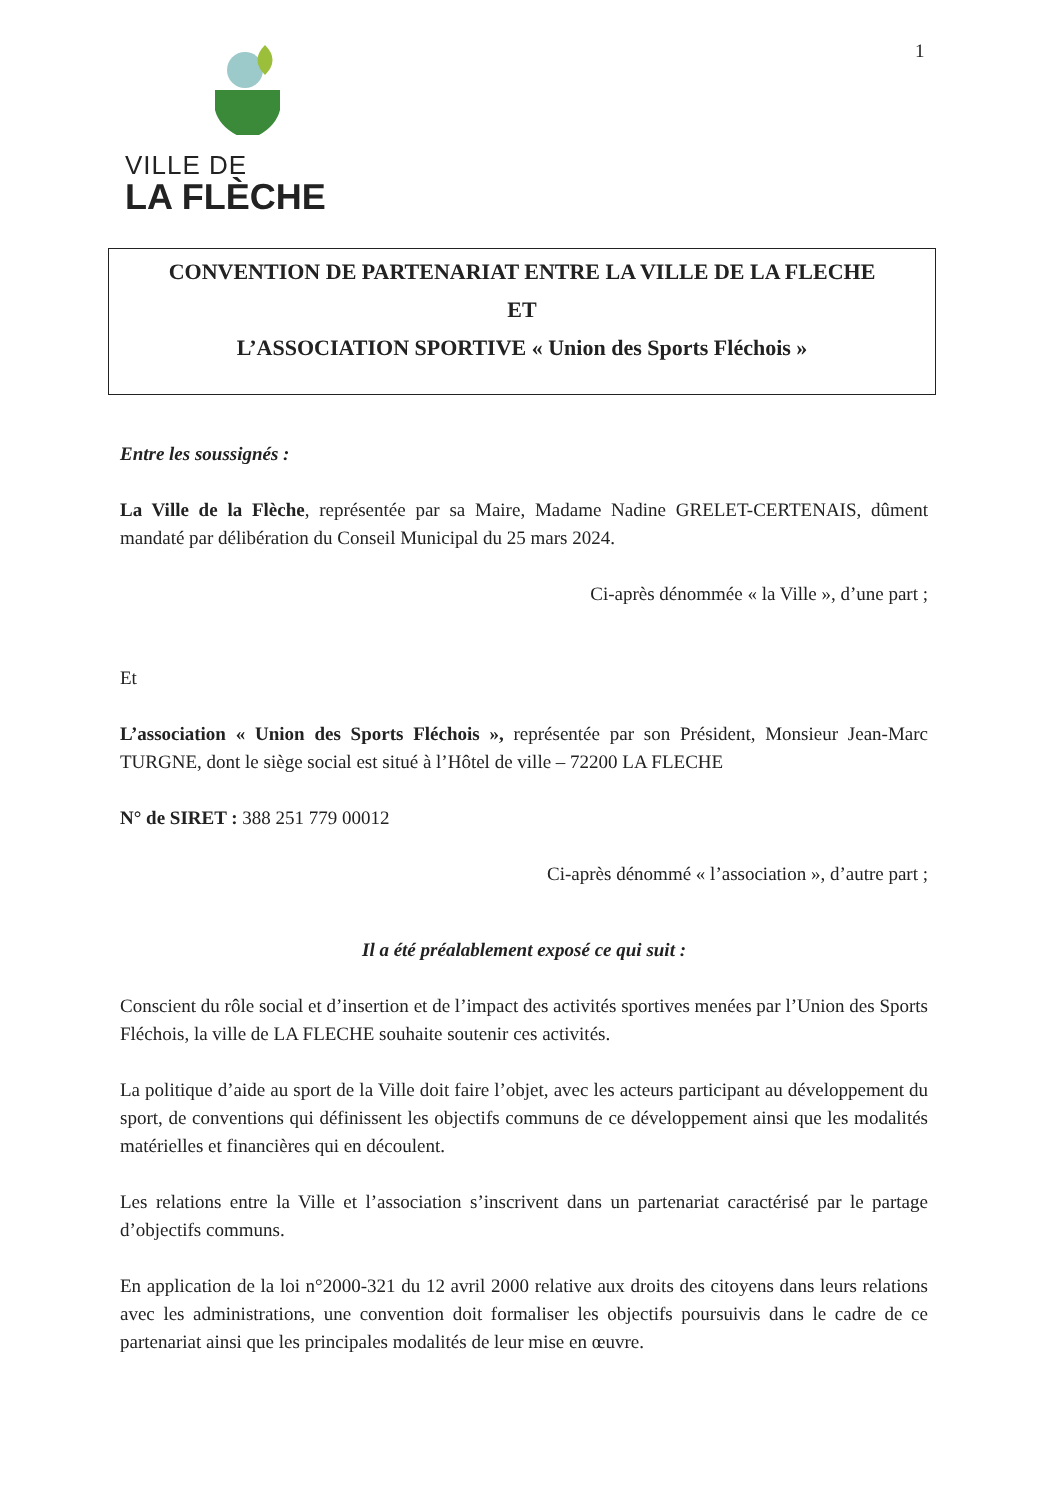1
VILLE DE
LA FLÈCHE
CONVENTION DE PARTENARIAT ENTRE LA VILLE DE LA FLECHE
ET
L’ASSOCIATION SPORTIVE « Union des Sports Fléchois »
Entre les soussignés :
La Ville de la Flèche, représentée par sa Maire, Madame Nadine GRELET-CERTENAIS, dûment mandaté par délibération du Conseil Municipal du 25 mars 2024.
Ci-après dénommée « la Ville », d’une part ;
Et
L’association « Union des Sports Fléchois », représentée par son Président, Monsieur Jean-Marc TURGNE, dont le siège social est situé à l’Hôtel de ville – 72200 LA FLECHE
N° de SIRET : 388 251 779 00012
Ci-après dénommé « l’association », d’autre part ;
Il a été préalablement exposé ce qui suit :
Conscient du rôle social et d’insertion et de l’impact des activités sportives menées par l’Union des Sports Fléchois, la ville de LA FLECHE souhaite soutenir ces activités.
La politique d’aide au sport de la Ville doit faire l’objet, avec les acteurs participant au développement du sport, de conventions qui définissent les objectifs communs de ce développement ainsi que les modalités matérielles et financières qui en découlent.
Les relations entre la Ville et l’association s’inscrivent dans un partenariat caractérisé par le partage d’objectifs communs.
En application de la loi n°2000-321 du 12 avril 2000 relative aux droits des citoyens dans leurs relations avec les administrations, une convention doit formaliser les objectifs poursuivis dans le cadre de ce partenariat ainsi que les principales modalités de leur mise en œuvre.